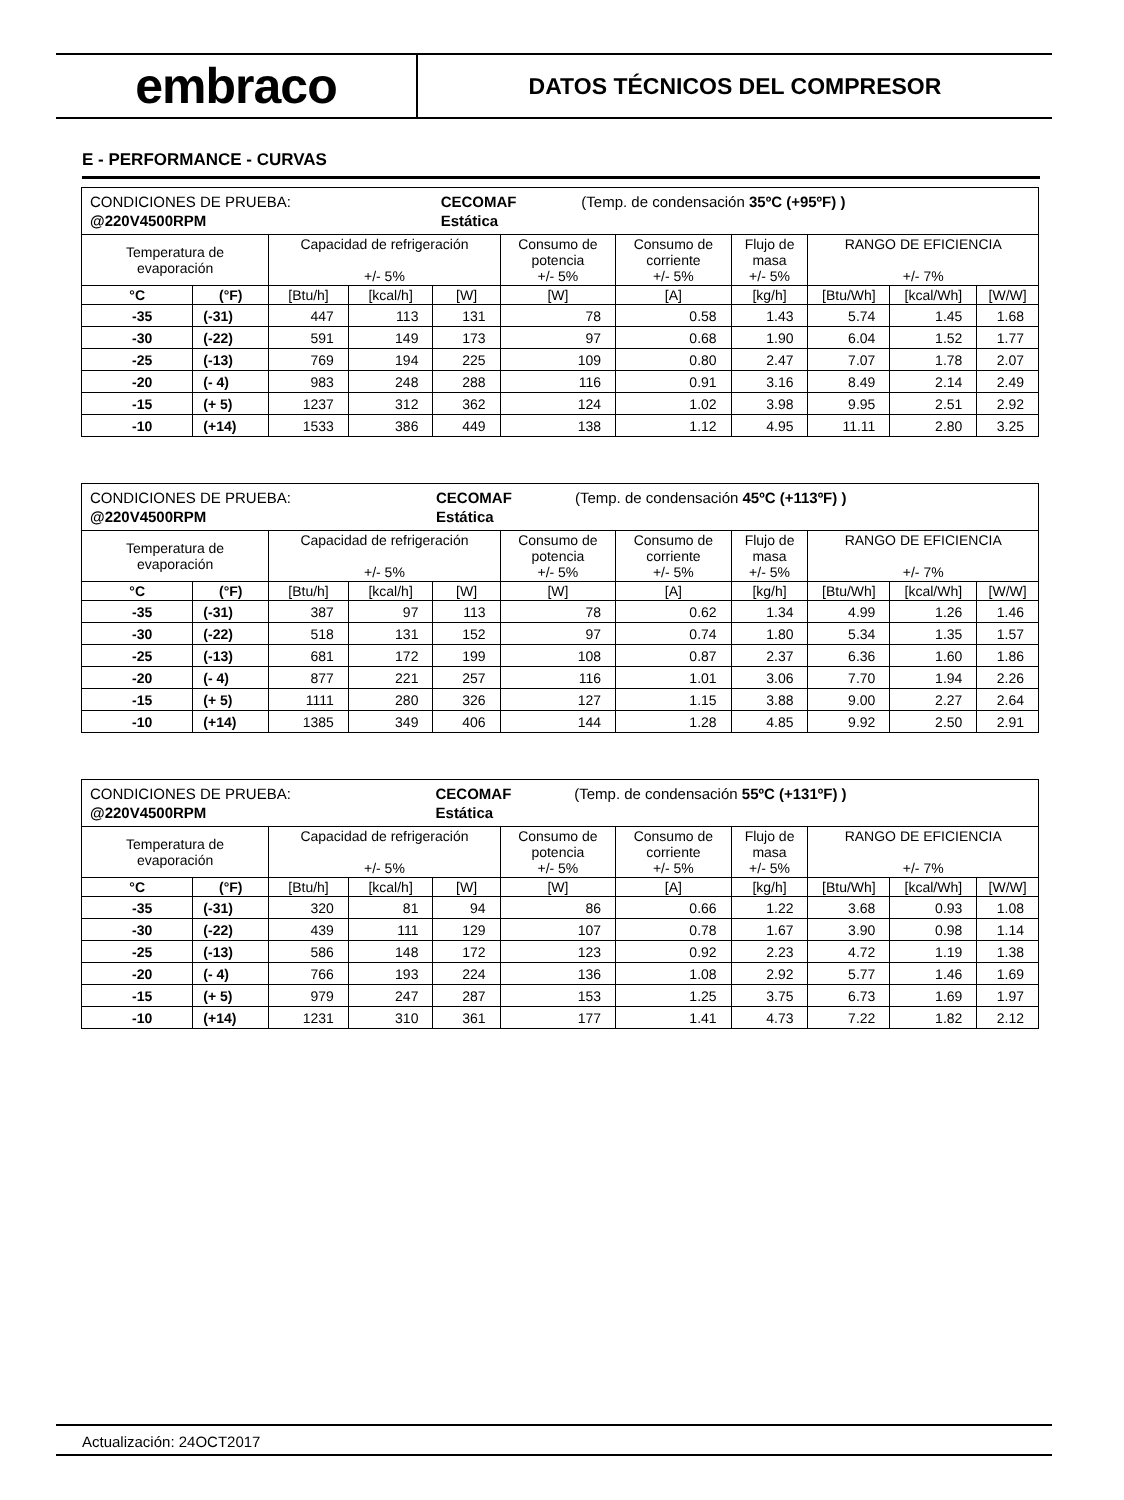embraco
DATOS TÉCNICOS DEL COMPRESOR
E - PERFORMANCE - CURVAS
| / CONDICIONES DE PRUEBA: / CECOMAF / (Temp. de condensación 35ºC (+95ºF) ) / / @220V4500RPM / Estática / / | | | | | | | | | | |
| Temperatura de evaporación | | Capacidad de refrigeración +/- 5% | | | Consumo de potencia +/- 5% | Consumo de corriente +/- 5% | Flujo de masa +/- 5% | RANGO DE EFICIENCIA +/- 7% | | |
| °C | (°F) | [Btu/h] | [kcal/h] | [W] | [W] | [A] | [kg/h] | [Btu/Wh] | [kcal/Wh] | [W/W] |
| -35 | (-31) | 447 | 113 | 131 | 78 | 0.58 | 1.43 | 5.74 | 1.45 | 1.68 |
| -30 | (-22) | 591 | 149 | 173 | 97 | 0.68 | 1.90 | 6.04 | 1.52 | 1.77 |
| -25 | (-13) | 769 | 194 | 225 | 109 | 0.80 | 2.47 | 7.07 | 1.78 | 2.07 |
| -20 | (- 4) | 983 | 248 | 288 | 116 | 0.91 | 3.16 | 8.49 | 2.14 | 2.49 |
| -15 | (+ 5) | 1237 | 312 | 362 | 124 | 1.02 | 3.98 | 9.95 | 2.51 | 2.92 |
| -10 | (+14) | 1533 | 386 | 449 | 138 | 1.12 | 4.95 | 11.11 | 2.80 | 3.25 |
| / CONDICIONES DE PRUEBA: / CECOMAF / (Temp. de condensación 45ºC (+113ºF) ) / / @220V4500RPM / Estática / / | | | | | | | | | | |
| Temperatura de evaporación | | Capacidad de refrigeración +/- 5% | | | Consumo de potencia +/- 5% | Consumo de corriente +/- 5% | Flujo de masa +/- 5% | RANGO DE EFICIENCIA +/- 7% | | |
| °C | (°F) | [Btu/h] | [kcal/h] | [W] | [W] | [A] | [kg/h] | [Btu/Wh] | [kcal/Wh] | [W/W] |
| -35 | (-31) | 387 | 97 | 113 | 78 | 0.62 | 1.34 | 4.99 | 1.26 | 1.46 |
| -30 | (-22) | 518 | 131 | 152 | 97 | 0.74 | 1.80 | 5.34 | 1.35 | 1.57 |
| -25 | (-13) | 681 | 172 | 199 | 108 | 0.87 | 2.37 | 6.36 | 1.60 | 1.86 |
| -20 | (- 4) | 877 | 221 | 257 | 116 | 1.01 | 3.06 | 7.70 | 1.94 | 2.26 |
| -15 | (+ 5) | 1111 | 280 | 326 | 127 | 1.15 | 3.88 | 9.00 | 2.27 | 2.64 |
| -10 | (+14) | 1385 | 349 | 406 | 144 | 1.28 | 4.85 | 9.92 | 2.50 | 2.91 |
| / CONDICIONES DE PRUEBA: / CECOMAF / (Temp. de condensación 55ºC (+131ºF) ) / / @220V4500RPM / Estática / / | | | | | | | | | | |
| Temperatura de evaporación | | Capacidad de refrigeración +/- 5% | | | Consumo de potencia +/- 5% | Consumo de corriente +/- 5% | Flujo de masa +/- 5% | RANGO DE EFICIENCIA +/- 7% | | |
| °C | (°F) | [Btu/h] | [kcal/h] | [W] | [W] | [A] | [kg/h] | [Btu/Wh] | [kcal/Wh] | [W/W] |
| -35 | (-31) | 320 | 81 | 94 | 86 | 0.66 | 1.22 | 3.68 | 0.93 | 1.08 |
| -30 | (-22) | 439 | 111 | 129 | 107 | 0.78 | 1.67 | 3.90 | 0.98 | 1.14 |
| -25 | (-13) | 586 | 148 | 172 | 123 | 0.92 | 2.23 | 4.72 | 1.19 | 1.38 |
| -20 | (- 4) | 766 | 193 | 224 | 136 | 1.08 | 2.92 | 5.77 | 1.46 | 1.69 |
| -15 | (+ 5) | 979 | 247 | 287 | 153 | 1.25 | 3.75 | 6.73 | 1.69 | 1.97 |
| -10 | (+14) | 1231 | 310 | 361 | 177 | 1.41 | 4.73 | 7.22 | 1.82 | 2.12 |
Actualización: 24OCT2017